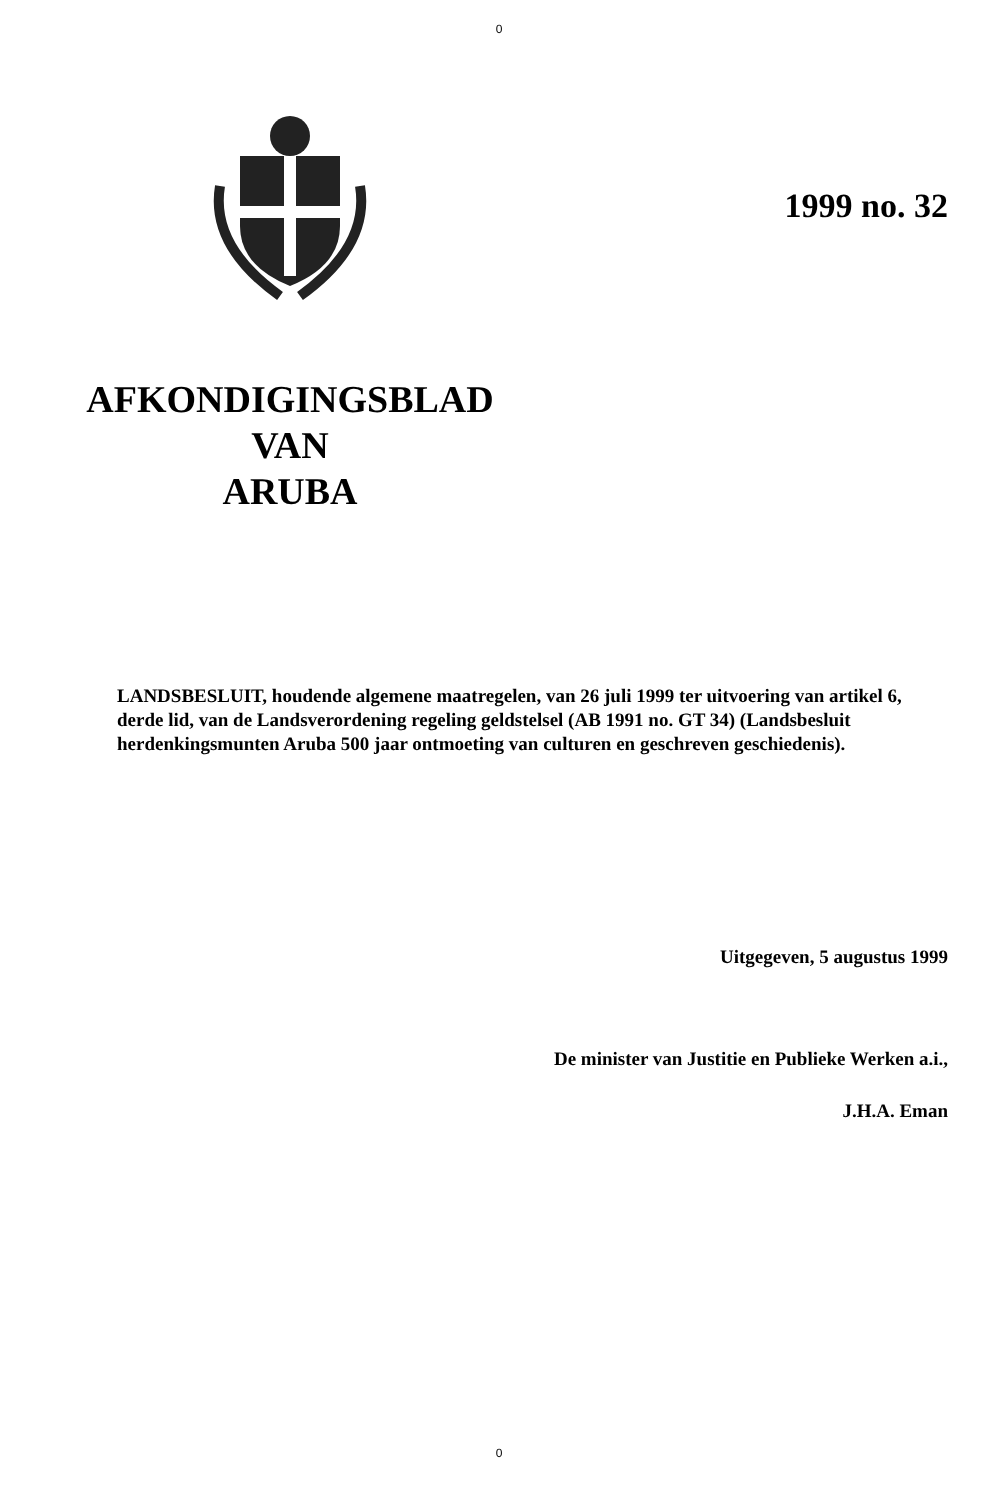0
1999 no. 32
AFKONDIGINGSBLAD
VAN
ARUBA
LANDSBESLUIT, houdende algemene maatregelen, van 26 juli 1999 ter uitvoering van artikel 6, derde lid, van de Landsverordening regeling geldstelsel (AB 1991 no. GT 34) (Landsbesluit herdenkingsmunten Aruba 500 jaar ontmoeting van culturen en geschreven geschiedenis).
Uitgegeven, 5 augustus 1999
De minister van Justitie en Publieke Werken a.i.,
J.H.A. Eman
0